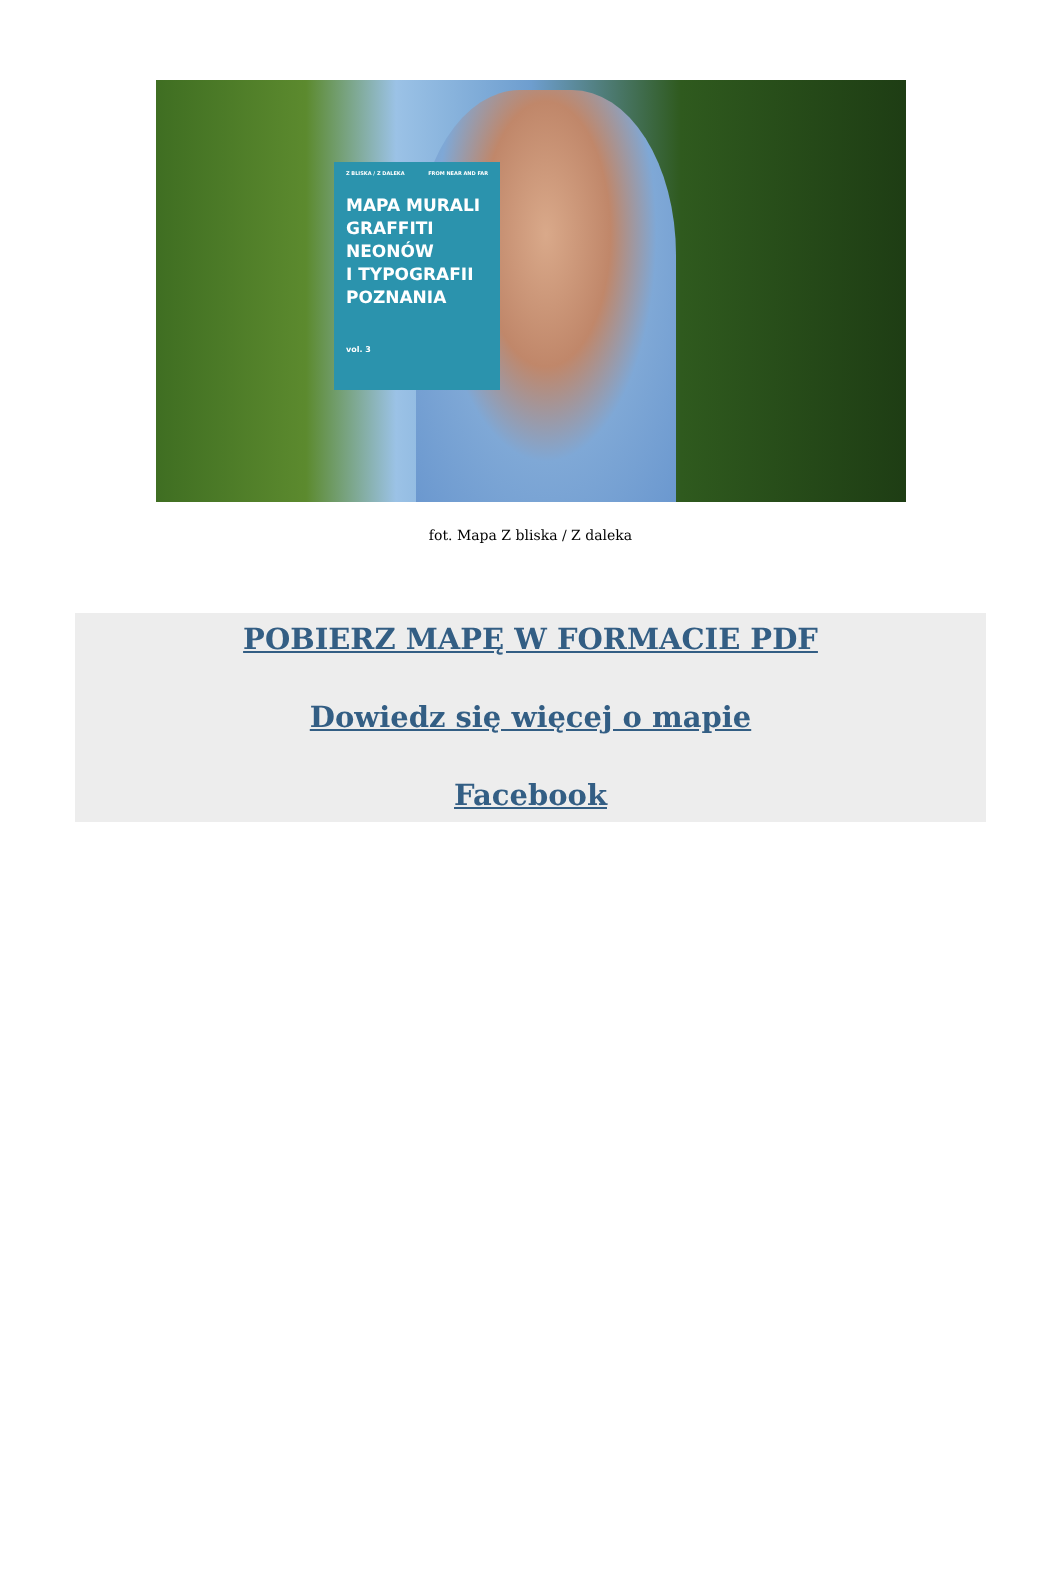Z BLISKA / Z DALEKA FROM NEAR AND FAR
MAPA MURALI
GRAFFITI
NEONÓW
I TYPOGRAFII
POZNANIA
vol. 3
fot. Mapa Z bliska / Z daleka
POBIERZ MAPĘ W FORMACIE PDF
Dowiedz się więcej o mapie
Facebook